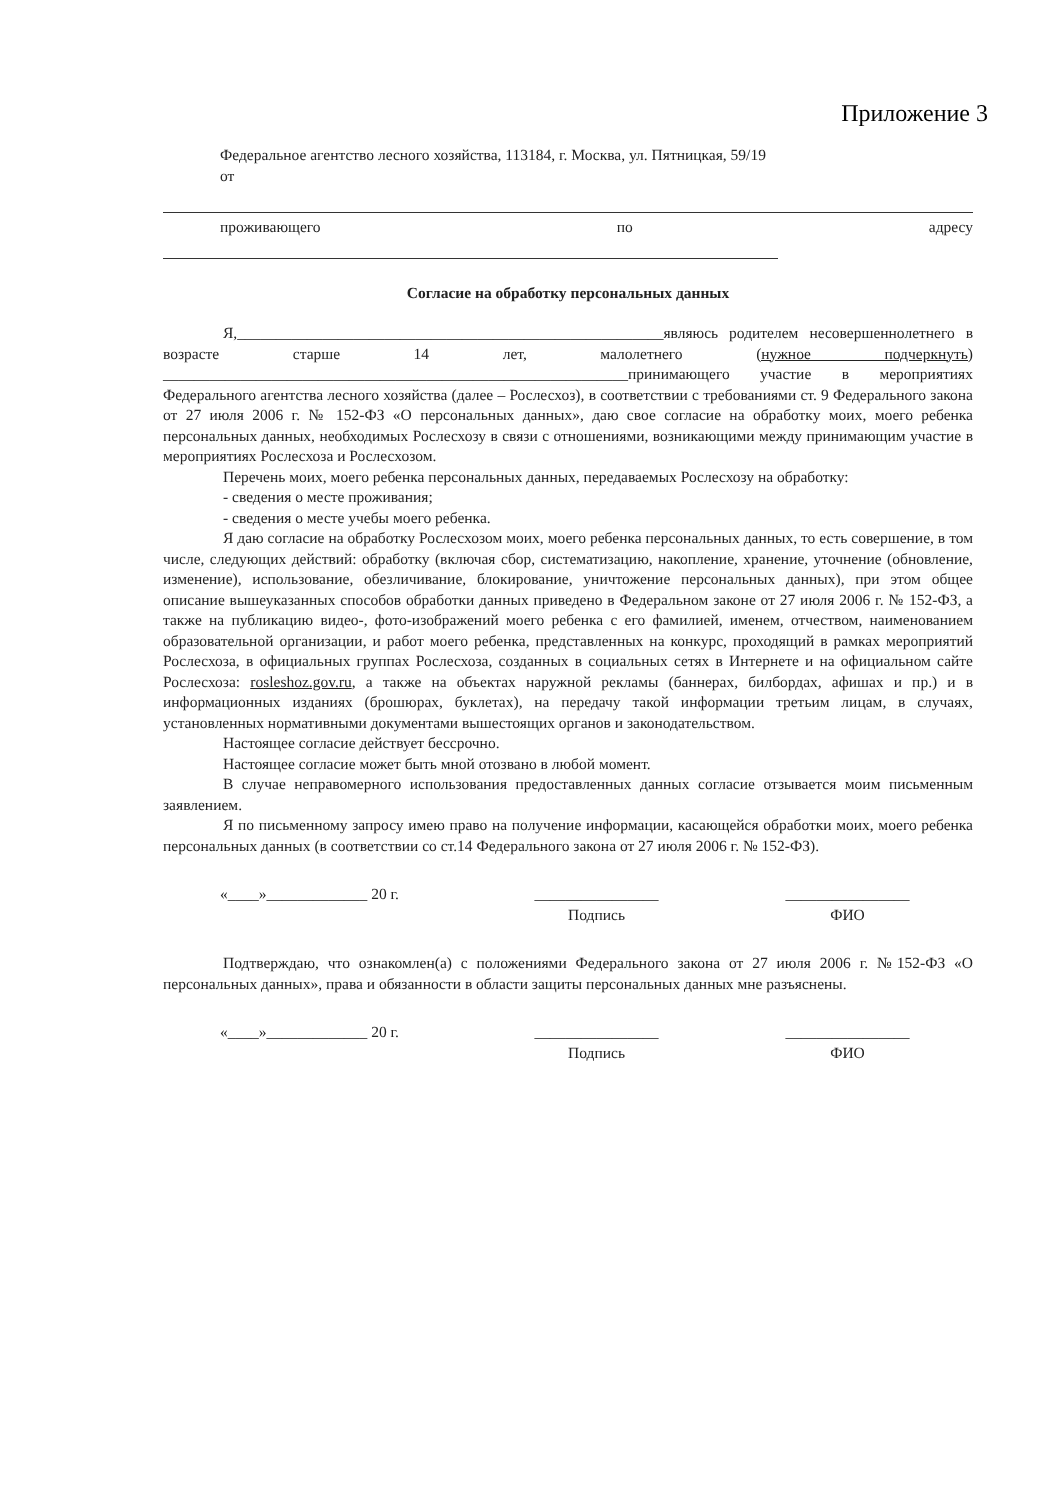Приложение 3
Федеральное агентство лесного хозяйства, 113184, г. Москва, ул. Пятницкая, 59/19
от
проживающего по адресу
Согласие на обработку персональных данных
Я,_______________________________________________________являюсь родителем несовершеннолетнего в возрасте старше 14 лет, малолетнего (нужное подчеркнуть) ____________________________________________________________принимающего участие в мероприятиях Федерального агентства лесного хозяйства (далее – Рослесхоз), в соответствии с требованиями ст. 9 Федерального закона от 27 июля 2006 г. № 152-ФЗ «О персональных данных», даю свое согласие на обработку моих, моего ребенка персональных данных, необходимых Рослесхозу в связи с отношениями, возникающими между принимающим участие в мероприятиях Рослесхоза и Рослесхозом.
Перечень моих, моего ребенка персональных данных, передаваемых Рослесхозу на обработку:
- сведения о месте проживания;
- сведения о месте учебы моего ребенка.
Я даю согласие на обработку Рослесхозом моих, моего ребенка персональных данных, то есть совершение, в том числе, следующих действий: обработку (включая сбор, систематизацию, накопление, хранение, уточнение (обновление, изменение), использование, обезличивание, блокирование, уничтожение персональных данных), при этом общее описание вышеуказанных способов обработки данных приведено в Федеральном законе от 27 июля 2006 г. № 152-ФЗ, а также на публикацию видео-, фото-изображений моего ребенка с его фамилией, именем, отчеством, наименованием образовательной организации, и работ моего ребенка, представленных на конкурс, проходящий в рамках мероприятий Рослесхоза, в официальных группах Рослесхоза, созданных в социальных сетях в Интернете и на официальном сайте Рослесхоза: rosleshoz.gov.ru, а также на объектах наружной рекламы (баннерах, билбордах, афишах и пр.) и в информационных изданиях (брошюрах, буклетах), на передачу такой информации третьим лицам, в случаях, установленных нормативными документами вышестоящих органов и законодательством.
Настоящее согласие действует бессрочно.
Настоящее согласие может быть мной отозвано в любой момент.
В случае неправомерного использования предоставленных данных согласие отзывается моим письменным заявлением.
Я по письменному запросу имею право на получение информации, касающейся обработки моих, моего ребенка персональных данных (в соответствии со ст.14 Федерального закона от 27 июля 2006 г. № 152-ФЗ).
«____»_____________ 20 г. ________________
Подпись
________________
ФИО
Подтверждаю, что ознакомлен(а) с положениями Федерального закона от 27 июля 2006 г. №152-ФЗ «О персональных данных», права и обязанности в области защиты персональных данных мне разъяснены.
«____»_____________ 20 г. ________________
Подпись
________________
ФИО